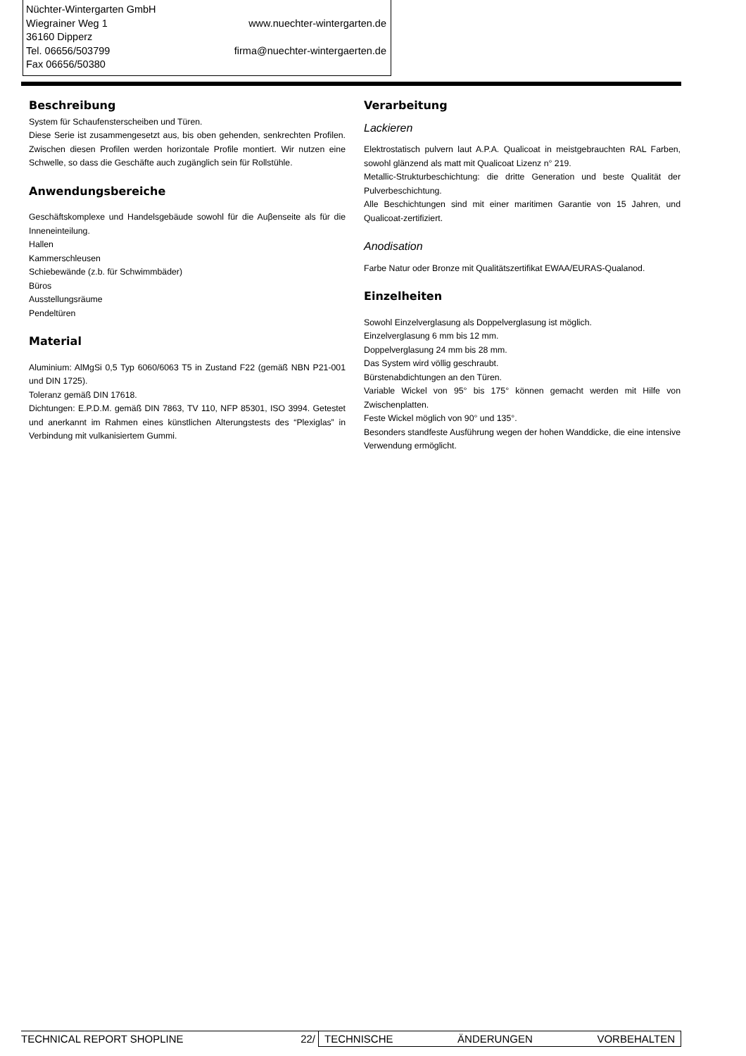Nüchter-Wintergarten GmbH
Wiegrainer Weg 1 www.nuechter-wintergarten.de
36160 Dipperz
Tel. 06656/503799 firma@nuechter-wintergaerten.de
Fax 06656/50380
Beschreibung
System für Schaufensterscheiben und Türen.
Diese Serie ist zusammengesetzt aus, bis oben gehenden, senkrechten Profilen. Zwischen diesen Profilen werden horizontale Profile montiert. Wir nutzen eine Schwelle, so dass die Geschäfte auch zugänglich sein für Rollstühle.
Anwendungsbereiche
Geschäftskomplexe und Handelsgebäude sowohl für die Auβenseite als für die Inneneinteilung.
Hallen
Kammerschleusen
Schiebewände (z.b. für Schwimmbäder)
Büros
Ausstellungsräume
Pendeltüren
Material
Aluminium: AlMgSi 0,5 Typ 6060/6063 T5 in Zustand F22 (gemäß NBN P21-001 und DIN 1725).
Toleranz gemäß DIN 17618.
Dichtungen: E.P.D.M. gemäß DIN 7863, TV 110, NFP 85301, ISO 3994. Getestet und anerkannt im Rahmen eines künstlichen Alterungstests des “Plexiglas” in Verbindung mit vulkanisiertem Gummi.
Verarbeitung
Lackieren
Elektrostatisch pulvern laut A.P.A. Qualicoat in meistgebrauchten RAL Farben, sowohl glänzend als matt mit Qualicoat Lizenz n° 219.
Metallic-Strukturbeschichtung: die dritte Generation und beste Qualität der Pulverbeschichtung.
Alle Beschichtungen sind mit einer maritimen Garantie von 15 Jahren, und Qualicoat-zertifiziert.
Anodisation
Farbe Natur oder Bronze mit Qualitätszertifikat EWAA/EURAS-Qualanod.
Einzelheiten
Sowohl Einzelverglasung als Doppelverglasung ist möglich.
Einzelverglasung 6 mm bis 12 mm.
Doppelverglasung 24 mm bis 28 mm.
Das System wird völlig geschraubt.
Bürstenabdichtungen an den Türen.
Variable Wickel von 95° bis 175° können gemacht werden mit Hilfe von Zwischenplatten.
Feste Wickel möglich von 90° und 135°.
Besonders standfeste Ausführung wegen der hohen Wanddicke, die eine intensive Verwendung ermöglicht.
TECHNICAL REPORT SHOPLINE 22/ TECHNISCHE ÄNDERUNGEN VORBEHALTEN